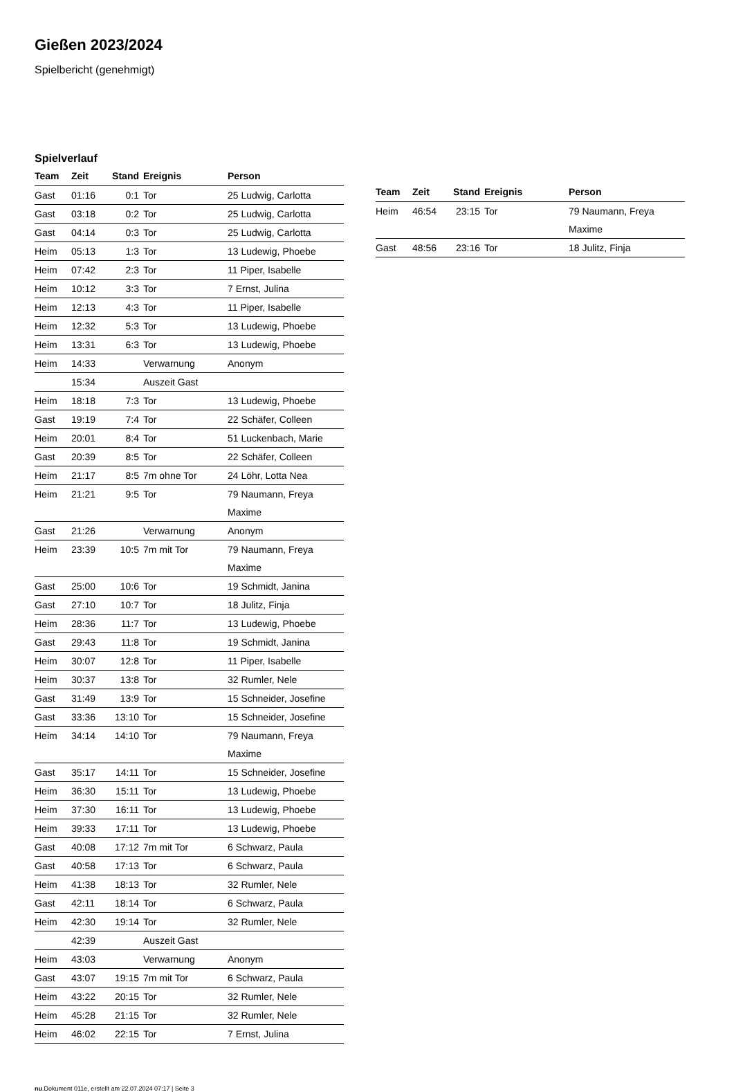Gießen 2023/2024
Spielbericht (genehmigt)
Spielverlauf
| Team | Zeit | Stand | Ereignis | Person |
| --- | --- | --- | --- | --- |
| Gast | 01:16 | 0:1 | Tor | 25 Ludwig, Carlotta |
| Gast | 03:18 | 0:2 | Tor | 25 Ludwig, Carlotta |
| Gast | 04:14 | 0:3 | Tor | 25 Ludwig, Carlotta |
| Heim | 05:13 | 1:3 | Tor | 13 Ludewig, Phoebe |
| Heim | 07:42 | 2:3 | Tor | 11 Piper, Isabelle |
| Heim | 10:12 | 3:3 | Tor | 7 Ernst, Julina |
| Heim | 12:13 | 4:3 | Tor | 11 Piper, Isabelle |
| Heim | 12:32 | 5:3 | Tor | 13 Ludewig, Phoebe |
| Heim | 13:31 | 6:3 | Tor | 13 Ludewig, Phoebe |
| Heim | 14:33 | | Verwarnung | Anonym |
| | 15:34 | | Auszeit Gast | |
| Heim | 18:18 | 7:3 | Tor | 13 Ludewig, Phoebe |
| Gast | 19:19 | 7:4 | Tor | 22 Schäfer, Colleen |
| Heim | 20:01 | 8:4 | Tor | 51 Luckenbach, Marie |
| Gast | 20:39 | 8:5 | Tor | 22 Schäfer, Colleen |
| Heim | 21:17 | 8:5 | 7m ohne Tor | 24 Löhr, Lotta Nea |
| Heim | 21:21 | 9:5 | Tor | 79 Naumann, Freya Maxime |
| Gast | 21:26 | | Verwarnung | Anonym |
| Heim | 23:39 | 10:5 | 7m mit Tor | 79 Naumann, Freya Maxime |
| Gast | 25:00 | 10:6 | Tor | 19 Schmidt, Janina |
| Gast | 27:10 | 10:7 | Tor | 18 Julitz, Finja |
| Heim | 28:36 | 11:7 | Tor | 13 Ludewig, Phoebe |
| Gast | 29:43 | 11:8 | Tor | 19 Schmidt, Janina |
| Heim | 30:07 | 12:8 | Tor | 11 Piper, Isabelle |
| Heim | 30:37 | 13:8 | Tor | 32 Rumler, Nele |
| Gast | 31:49 | 13:9 | Tor | 15 Schneider, Josefine |
| Gast | 33:36 | 13:10 | Tor | 15 Schneider, Josefine |
| Heim | 34:14 | 14:10 | Tor | 79 Naumann, Freya Maxime |
| Gast | 35:17 | 14:11 | Tor | 15 Schneider, Josefine |
| Heim | 36:30 | 15:11 | Tor | 13 Ludewig, Phoebe |
| Heim | 37:30 | 16:11 | Tor | 13 Ludewig, Phoebe |
| Heim | 39:33 | 17:11 | Tor | 13 Ludewig, Phoebe |
| Gast | 40:08 | 17:12 | 7m mit Tor | 6 Schwarz, Paula |
| Gast | 40:58 | 17:13 | Tor | 6 Schwarz, Paula |
| Heim | 41:38 | 18:13 | Tor | 32 Rumler, Nele |
| Gast | 42:11 | 18:14 | Tor | 6 Schwarz, Paula |
| Heim | 42:30 | 19:14 | Tor | 32 Rumler, Nele |
| | 42:39 | | Auszeit Gast | |
| Heim | 43:03 | | Verwarnung | Anonym |
| Gast | 43:07 | 19:15 | 7m mit Tor | 6 Schwarz, Paula |
| Heim | 43:22 | 20:15 | Tor | 32 Rumler, Nele |
| Heim | 45:28 | 21:15 | Tor | 32 Rumler, Nele |
| Heim | 46:02 | 22:15 | Tor | 7 Ernst, Julina |
| Team | Zeit | Stand | Ereignis | Person |
| --- | --- | --- | --- | --- |
| Heim | 46:54 | 23:15 | Tor | 79 Naumann, Freya Maxime |
| Gast | 48:56 | 23:16 | Tor | 18 Julitz, Finja |
nu.Dokument 011e, erstellt am 22.07.2024 07:17 | Seite 3